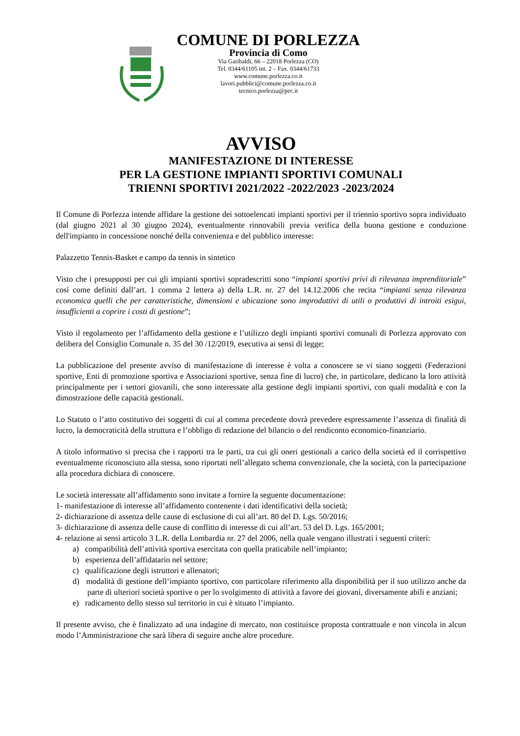COMUNE DI PORLEZZA
Provincia di Como
Via Garibaldi, 66 – 22018 Porlezza (CO)
Tel. 0344/61105 int. 2 – Fax. 0344/61733
www.comune.porlezza.co.it
lavori.pubblici@comune.porlezza.co.it
tecnico.porlezza@pec.it
AVVISO
MANIFESTAZIONE DI INTERESSE
PER LA GESTIONE IMPIANTI SPORTIVI COMUNALI
TRIENNI SPORTIVI 2021/2022 -2022/2023 -2023/2024
Il Comune di Porlezza intende affidare la gestione dei sottoelencati impianti sportivi per il triennio sportivo sopra individuato (dal giugno 2021 al 30 giugno 2024), eventualmente rinnovabili previa verifica della buona gestione e conduzione dell'impianto in concessione nonché della convenienza e del pubblico interesse:
Palazzetto Tennis-Basket e campo da tennis in sintetico
Visto che i presupposti per cui gli impianti sportivi sopradescritti sono “impianti sportivi privi di rilevanza imprenditoriale” così come definiti dall’art. 1 comma 2 lettera a) della L.R. nr. 27 del 14.12.2006 che recita “impianti senza rilevanza economica quelli che per caratteristiche, dimensioni e ubicazione sono improduttivi di utili o produttivi di introiti esigui, insufficienti a coprire i costi di gestione”;
Visto il regolamento per l’affidamento della gestione e l’utilizzo degli impianti sportivi comunali di Porlezza approvato con delibera del Consiglio Comunale n. 35 del 30 /12/2019, esecutiva ai sensi di legge;
La pubblicazione del presente avviso di manifestazione di interesse è volta a conoscere se vi siano soggetti (Federazioni sportive, Enti di promozione sportiva e Associazioni sportive, senza fine di lucro) che, in particolare, dedicano la loro attività principalmente per i settori giovanili, che sono interessate alla gestione degli impianti sportivi, con quali modalità e con la dimostrazione delle capacità gestionali.
Lo Statuto o l’atto costitutivo dei soggetti di cui al comma precedente dovrà prevedere espressamente l’assenza di finalità di lucro, la democraticità della struttura e l’obbligo di redazione del bilancio o del rendiconto economico-finanziario.
A titolo informativo si precisa che i rapporti tra le parti, tra cui gli oneri gestionali a carico della società ed il corrispettivo eventualmente riconosciuto alla stessa, sono riportati nell’allegato schema convenzionale, che la società, con la partecipazione alla procedura dichiara di conoscere.
Le società interessate all’affidamento sono invitate a fornire la seguente documentazione:
1- manifestazione di interesse all’affidamento contenente i dati identificativi della società;
2- dichiarazione di assenza delle cause di esclusione di cui all’art. 80 del D. Lgs. 50/2016;
3- dichiarazione di assenza delle cause di conflitto di interesse di cui all’art. 53 del D. Lgs. 165/2001;
4- relazione ai sensi articolo 3 L.R. della Lombardia nr. 27 del 2006, nella quale vengano illustrati i seguenti criteri:
a) compatibilità dell’attività sportiva esercitata con quella praticabile nell’impianto;
b) esperienza dell’affidatario nel settore;
c) qualificazione degli istruttori e allenatori;
d) modalità di gestione dell’impianto sportivo, con particolare riferimento alla disponibilità per il suo utilizzo anche da parte di ulteriori società sportive o per lo svolgimento di attività a favore dei giovani, diversamente abili e anziani;
e) radicamento dello stesso sul territorio in cui è situato l’impianto.
Il presente avviso, che è finalizzato ad una indagine di mercato, non costituisce proposta contrattuale e non vincola in alcun modo l’Amministrazione che sarà libera di seguire anche altre procedure.